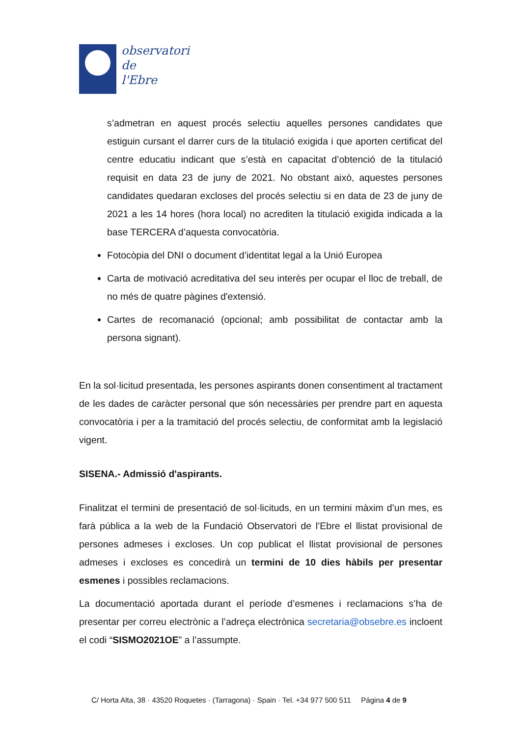observatori
de
l'Ebre
s’admetran en aquest procés selectiu aquelles persones candidates que estiguin cursant el darrer curs de la titulació exigida i que aporten certificat del centre educatiu indicant que s’està en capacitat d’obtenció de la titulació requisit en data 23 de juny de 2021. No obstant això, aquestes persones candidates quedaran excloses del procés selectiu si en data de 23 de juny de 2021 a les 14 hores (hora local) no acrediten la titulació exigida indicada a la base TERCERA d’aquesta convocatòria.
Fotocòpia del DNI o document d’identitat legal a la Unió Europea
Carta de motivació acreditativa del seu interès per ocupar el lloc de treball, de no més de quatre pàgines d'extensió.
Cartes de recomanació (opcional; amb possibilitat de contactar amb la persona signant).
En la sol·licitud presentada, les persones aspirants donen consentiment al tractament de les dades de caràcter personal que són necessàries per prendre part en aquesta convocatòria i per a la tramitació del procés selectiu, de conformitat amb la legislació vigent.
SISENA.- Admissió d'aspirants.
Finalitzat el termini de presentació de sol·licituds, en un termini màxim d’un mes, es farà pública a la web de la Fundació Observatori de l’Ebre el llistat provisional de persones admeses i excloses. Un cop publicat el llistat provisional de persones admeses i excloses es concedirà un termini de 10 dies hàbils per presentar esmenes i possibles reclamacions.
La documentació aportada durant el període d’esmenes i reclamacions s’ha de presentar per correu electrònic a l’adreça electrònica secretaria@obsebre.es incloent el codi “SISMO2021OE” a l’assumpte.
C/ Horta Alta, 38 · 43520 Roquetes · (Tarragona) · Spain · Tel. +34 977 500 511 Página 4 de 9